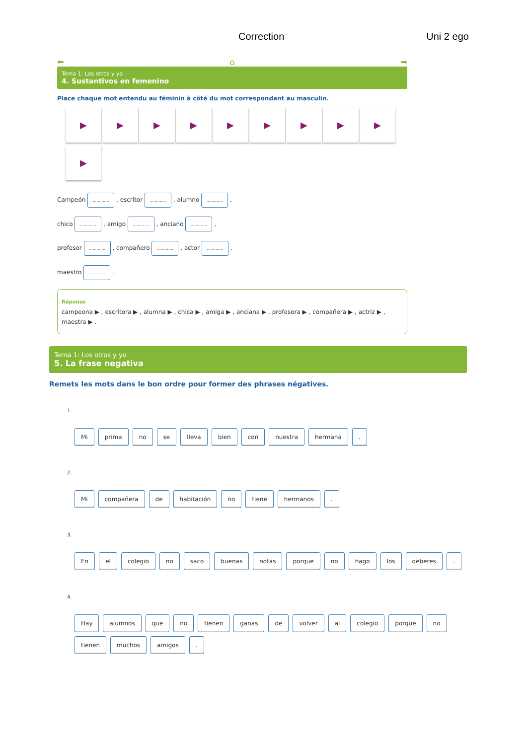Correction Uni 2 ego
⬅ ⌂ ➡
Tema 1: Los otros y yo
4. Sustantivos en femenino
Place chaque mot entendu au féminin à côté du mot correspondant au masculin.
▶ ▶ ▶ ▶ ▶ ▶ ▶ ▶ ▶
▶
Campeón ............. , escritor ............. , alumno ............. ,
chico ............. , amigo ............. , anciano ............. ,
profesor ............. , compañero ............. , actor ............. ,
maestro ............. .
Réponse
campeona ▶ , escritora ▶ , alumna ▶ , chica ▶ , amiga ▶ , anciana ▶ , profesora ▶ , compañera ▶ , actriz ▶ , maestra ▶ .
Tema 1: Los otros y yo
5. La frase negativa
Remets les mots dans le bon ordre pour former des phrases négatives.
1.
Mi prima no se lleva bien con nuestra hermana.
2.
Mi compañera de habitación no tiene hermanos.
3.
En el colegio no saco buenas notas porque no hago los deberes.
4.
Hay alumnos que no tienen ganas de volver al colegio porque no tienen muchos amigos.